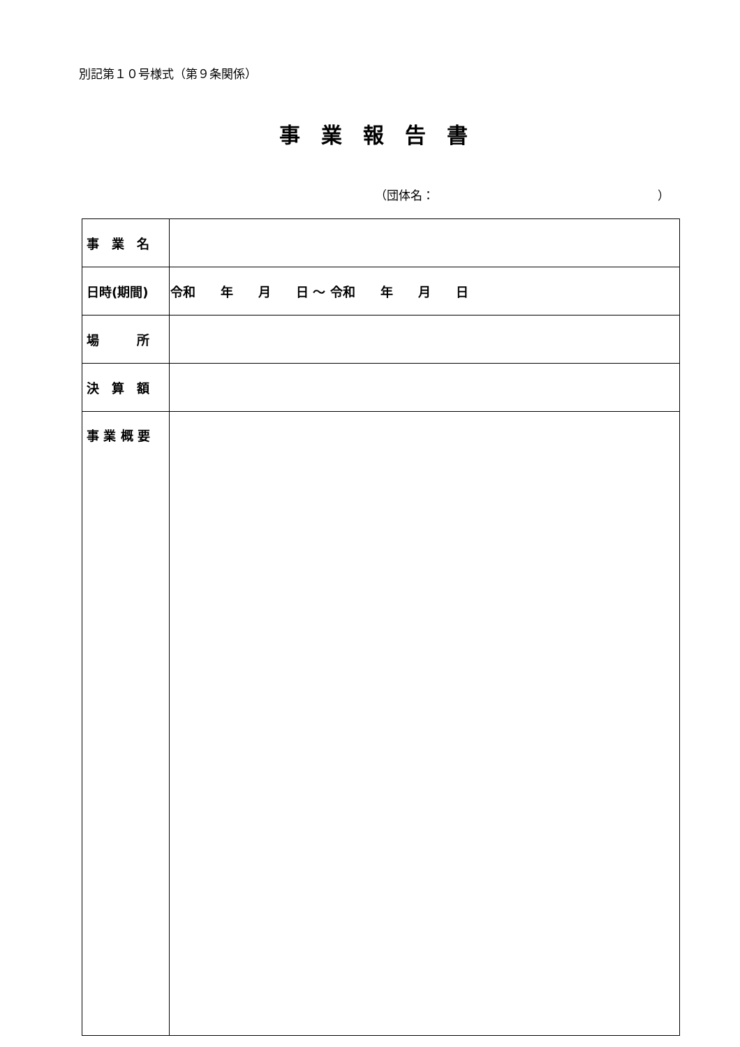別記第１０号様式（第９条関係）
事業報告書
（団体名： ）
| 事 業 名 | |
| 日時(期間) | 令和 年 月 日 ～ 令和 年 月 日 |
| 場 所 | |
| 決 算 額 | |
| 事 業 概 要 | |